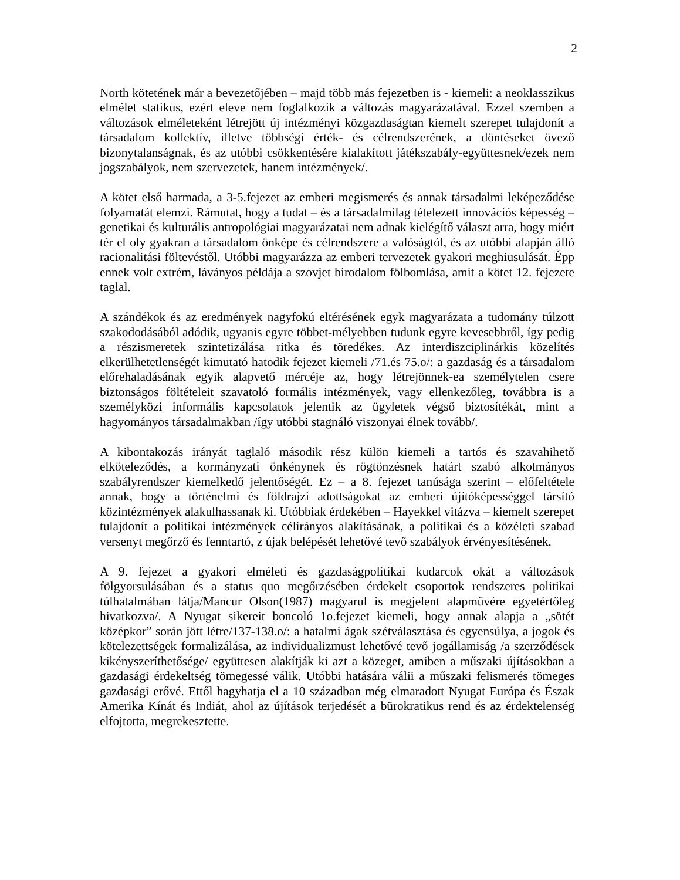2
North kötetének már a bevezetőjében – majd több más fejezetben is - kiemeli: a neoklasszikus elmélet statikus, ezért eleve nem foglalkozik a változás magyarázatával. Ezzel szemben a változások elméleteként létrejött új intézményi közgazdaságtan kiemelt szerepet tulajdonít a társadalom kollektív, illetve többségi érték- és célrendszerének, a döntéseket övező bizonytalanságnak, és az utóbbi csökkentésére kialakított játékszabály-együttesnek/ezek nem jogszabályok, nem szervezetek, hanem intézmények/.
A kötet első harmada, a 3-5.fejezet az emberi megismerés és annak társadalmi leképeződése folyamatát elemzi. Rámutat, hogy a tudat – és a társadalmilag tételezett innovációs képesség – genetikai és kulturális antropológiai magyarázatai nem adnak kielégítő választ arra, hogy miért tér el oly gyakran a társadalom önképe és célrendszere a valóságtól, és az utóbbi alapján álló racionalitási föltevéstől. Utóbbi magyarázza az emberi tervezetek gyakori meghiusulását. Épp ennek volt extrém, láványos példája a szovjet birodalom fölbomlása, amit a kötet 12. fejezete taglal.
A szándékok és az eredmények nagyfokú eltérésének egyk magyarázata a tudomány túlzott szakododásából adódik, ugyanis egyre többet-mélyebben tudunk egyre kevesebbről, így pedig a részismeretek szintetizálása ritka és töredékes. Az interdiszciplinárkis közelítés elkerülhetetlenségét kimutató hatodik fejezet kiemeli /71.és 75.o/: a gazdaság és a társadalom előrehaladásának egyik alapvető mércéje az, hogy létrejönnek-ea személytelen csere biztonságos föltételeit szavatoló formális intézmények, vagy ellenkezőleg, továbbra is a személyközi informális kapcsolatok jelentik az ügyletek végső biztosítékát, mint a hagyományos társadalmakban /így utóbbi stagnáló viszonyai élnek tovább/.
A kibontakozás irányát taglaló második rész külön kiemeli a tartós és szavahihető elköteleződés, a kormányzati önkénynek és rögtönzésnek határt szabó alkotmányos szabályrendszer kiemelkedő jelentőségét. Ez – a 8. fejezet tanúsága szerint – előfeltétele annak, hogy a történelmi és földrajzi adottságokat az emberi újítóképességgel társító közintézmények alakulhassanak ki. Utóbbiak érdekében – Hayekkel vitázva – kiemelt szerepet tulajdonít a politikai intézmények célirányos alakításának, a politikai és a közéleti szabad versenyt megőrző és fenntartó, z újak belépését lehetővé tevő szabályok érvényesítésének.
A 9. fejezet a gyakori elméleti és gazdaságpolitikai kudarcok okát a változások fölgyorsulásában és a status quo megőrzésében érdekelt csoportok rendszeres politikai túlhatalmában látja/Mancur Olson(1987) magyarul is megjelent alapművére egyetértőleg hivatkozva/. A Nyugat sikereit boncoló 1o.fejezet kiemeli, hogy annak alapja a „sötét középkor” során jött létre/137-138.o/: a hatalmi ágak szétválasztása és egyensúlya, a jogok és kötelezettségek formalizálása, az individualizmust lehetővé tevő jogállamiság /a szerződések kikényszeríthetősége/ együttesen alakítják ki azt a közeget, amiben a műszaki újításokban a gazdasági érdekeltség tömegessé válik. Utóbbi hatására válii a műszaki felismerés tömeges gazdasági erővé. Ettől hagyhatja el a 10 században még elmaradott Nyugat Európa és Észak Amerika Kínát és Indiát, ahol az újítások terjedését a bürokratikus rend és az érdektelenség elfojtotta, megrekesztette.